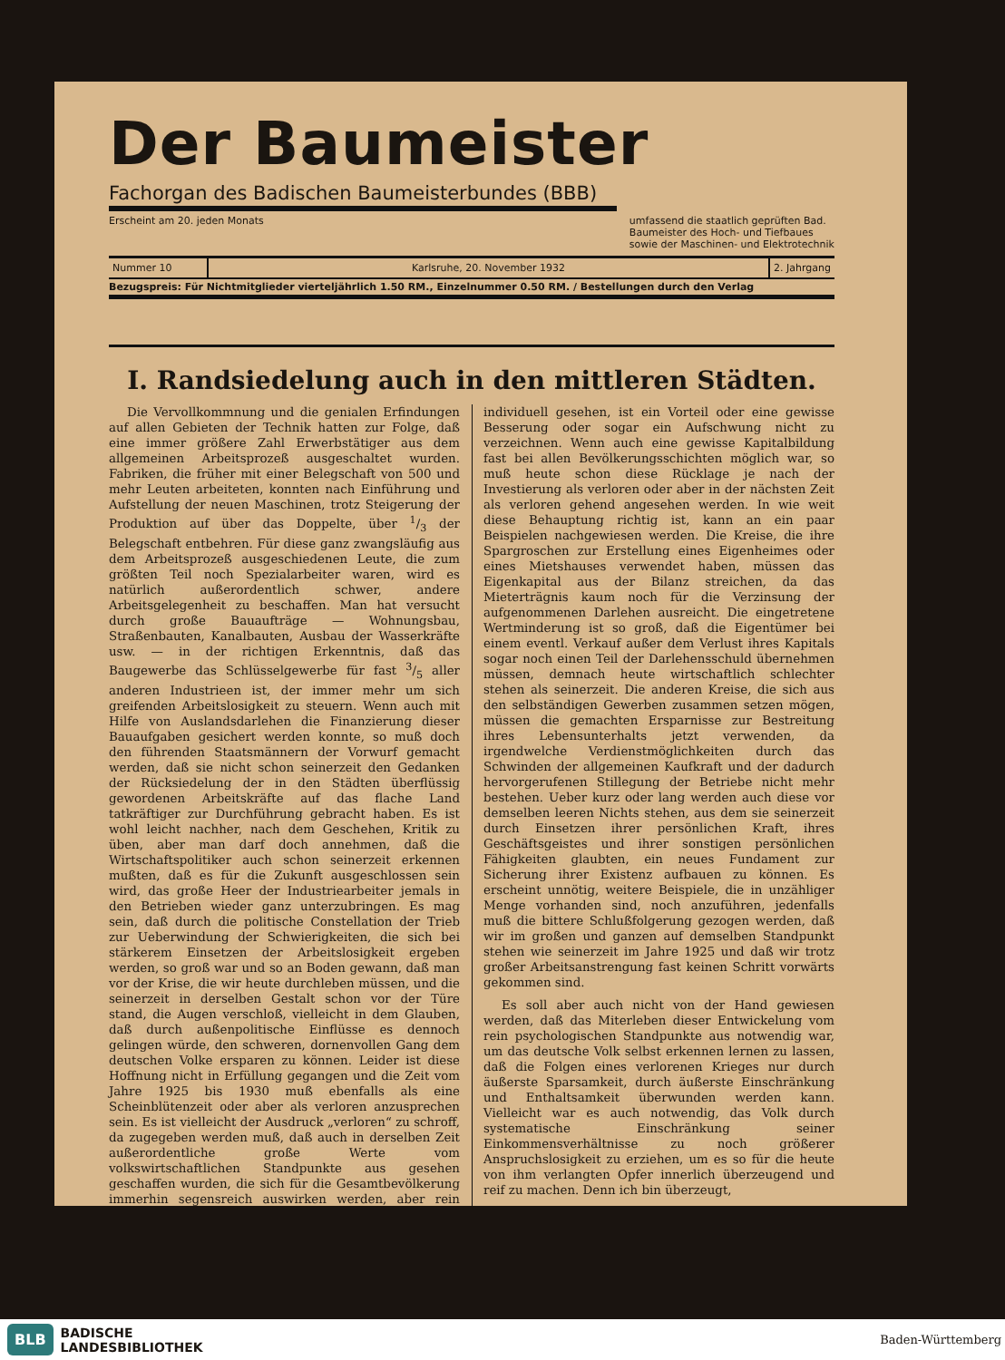Der Baumeister
Fachorgan des Badischen Baumeisterbundes (BBB)
Erscheint am 20. jeden Monats umfassend die staatlich geprüften Bad.
Baumeister des Hoch- und Tiefbaues
sowie der Maschinen- und Elektrotechnik
Nummer 10 Karlsruhe, 20. November 1932 2. Jahrgang
Bezugspreis: Für Nichtmitglieder vierteljährlich 1.50 RM., Einzelnummer 0.50 RM. / Bestellungen durch den Verlag
I. Randsiedelung auch in den mittleren Städten.
Die Vervollkommnung und die genialen Erfindungen auf allen Gebieten der Technik hatten zur Folge, daß eine immer größere Zahl Erwerbstätiger aus dem allgemeinen Arbeitsprozeß ausgeschaltet wurden. Fabriken, die früher mit einer Belegschaft von 500 und mehr Leuten arbeiteten, konnten nach Einführung und Aufstellung der neuen Maschinen, trotz Steigerung der Produktion auf über das Doppelte, über 1/3 der Belegschaft entbehren. Für diese ganz zwangsläufig aus dem Arbeitsprozeß ausgeschiedenen Leute, die zum größten Teil noch Spezialarbeiter waren, wird es natürlich außerordentlich schwer, andere Arbeitsgelegenheit zu beschaffen. Man hat versucht durch große Bauaufträge — Wohnungsbau, Straßenbauten, Kanalbauten, Ausbau der Wasserkräfte usw. — in der richtigen Erkenntnis, daß das Baugewerbe das Schlüsselgewerbe für fast 3/5 aller anderen Industrieen ist, der immer mehr um sich greifenden Arbeitslosigkeit zu steuern. Wenn auch mit Hilfe von Auslandsdarlehen die Finanzierung dieser Bauaufgaben gesichert werden konnte, so muß doch den führenden Staatsmännern der Vorwurf gemacht werden, daß sie nicht schon seinerzeit den Gedanken der Rücksiedelung der in den Städten überflüssig gewordenen Arbeitskräfte auf das flache Land tatkräftiger zur Durchführung gebracht haben. Es ist wohl leicht nachher, nach dem Geschehen, Kritik zu üben, aber man darf doch annehmen, daß die Wirtschaftspolitiker auch schon seinerzeit erkennen mußten, daß es für die Zukunft ausgeschlossen sein wird, das große Heer der Industriearbeiter jemals in den Betrieben wieder ganz unterzubringen. Es mag sein, daß durch die politische Constellation der Trieb zur Ueberwindung der Schwierigkeiten, die sich bei stärkerem Einsetzen der Arbeitslosigkeit ergeben werden, so groß war und so an Boden gewann, daß man vor der Krise, die wir heute durchleben müssen, und die seinerzeit in derselben Gestalt schon vor der Türe stand, die Augen verschloß, vielleicht in dem Glauben, daß durch außenpolitische Einflüsse es dennoch gelingen würde, den schweren, dornenvollen Gang dem deutschen Volke ersparen zu können. Leider ist diese Hoffnung nicht in Erfüllung gegangen und die Zeit vom Jahre 1925 bis 1930 muß ebenfalls als eine Scheinblütenzeit oder aber als verloren anzusprechen sein. Es ist vielleicht der Ausdruck „verloren“ zu schroff, da zugegeben werden muß, daß auch in derselben Zeit außerordentliche große Werte vom volkswirtschaftlichen Standpunkte aus gesehen geschaffen wurden, die sich für die Gesamtbevölkerung immerhin segensreich auswirken werden, aber rein individuell gesehen, ist ein Vorteil oder eine gewisse Besserung oder sogar ein Aufschwung nicht zu verzeichnen. Wenn auch eine gewisse Kapitalbildung fast bei allen Bevölkerungsschichten möglich war, so muß heute schon diese Rücklage je nach der Investierung als verloren oder aber in der nächsten Zeit als verloren gehend angesehen werden. In wie weit diese Behauptung richtig ist, kann an ein paar Beispielen nachgewiesen werden. Die Kreise, die ihre Spargroschen zur Erstellung eines Eigenheimes oder eines Mietshauses verwendet haben, müssen das Eigenkapital aus der Bilanz streichen, da das Mieterträgnis kaum noch für die Verzinsung der aufgenommenen Darlehen ausreicht. Die eingetretene Wertminderung ist so groß, daß die Eigentümer bei einem eventl. Verkauf außer dem Verlust ihres Kapitals sogar noch einen Teil der Darlehensschuld übernehmen müssen, demnach heute wirtschaftlich schlechter stehen als seinerzeit. Die anderen Kreise, die sich aus den selbständigen Gewerben zusammen setzen mögen, müssen die gemachten Ersparnisse zur Bestreitung ihres Lebensunterhalts jetzt verwenden, da irgendwelche Verdienstmöglichkeiten durch das Schwinden der allgemeinen Kaufkraft und der dadurch hervorgerufenen Stillegung der Betriebe nicht mehr bestehen. Ueber kurz oder lang werden auch diese vor demselben leeren Nichts stehen, aus dem sie seinerzeit durch Einsetzen ihrer persönlichen Kraft, ihres Geschäftsgeistes und ihrer sonstigen persönlichen Fähigkeiten glaubten, ein neues Fundament zur Sicherung ihrer Existenz aufbauen zu können. Es erscheint unnötig, weitere Beispiele, die in unzähliger Menge vorhanden sind, noch anzuführen, jedenfalls muß die bittere Schlußfolgerung gezogen werden, daß wir im großen und ganzen auf demselben Standpunkt stehen wie seinerzeit im Jahre 1925 und daß wir trotz großer Arbeitsanstrengung fast keinen Schritt vorwärts gekommen sind.
Es soll aber auch nicht von der Hand gewiesen werden, daß das Miterleben dieser Entwickelung vom rein psychologischen Standpunkte aus notwendig war, um das deutsche Volk selbst erkennen lernen zu lassen, daß die Folgen eines verlorenen Krieges nur durch äußerste Sparsamkeit, durch äußerste Einschränkung und Enthaltsamkeit überwunden werden kann. Vielleicht war es auch notwendig, das Volk durch systematische Einschränkung seiner Einkommensverhältnisse zu noch größerer Anspruchslosigkeit zu erziehen, um es so für die heute von ihm verlangten Opfer innerlich überzeugend und reif zu machen. Denn ich bin überzeugt,
BLB BADISCHE
LANDESBIBLIOTHEK
Baden-Württemberg